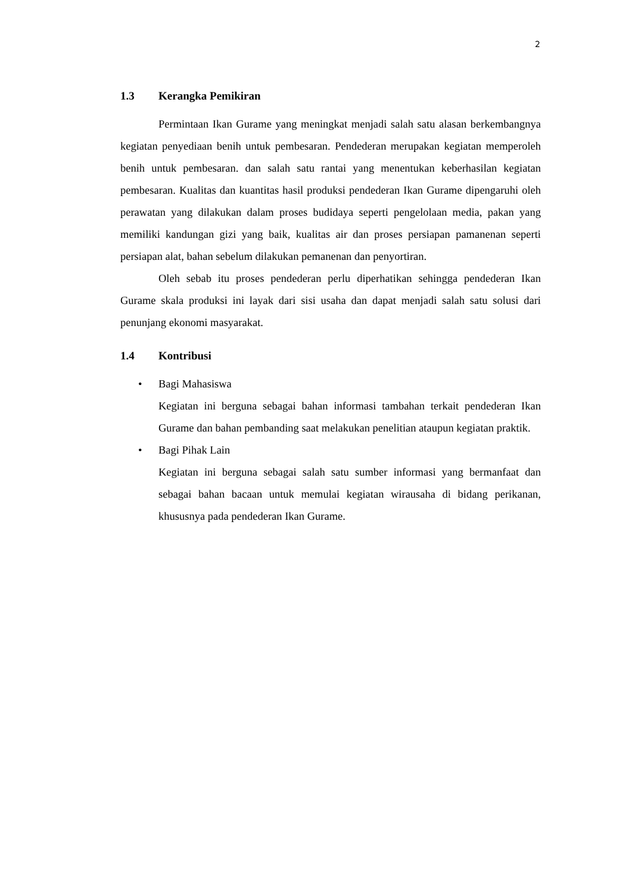2
1.3 Kerangka Pemikiran
Permintaan Ikan Gurame yang meningkat menjadi salah satu alasan berkembangnya kegiatan penyediaan benih untuk pembesaran. Pendederan merupakan kegiatan memperoleh benih untuk pembesaran. dan salah satu rantai yang menentukan keberhasilan kegiatan pembesaran. Kualitas dan kuantitas hasil produksi pendederan Ikan Gurame dipengaruhi oleh perawatan yang dilakukan dalam proses budidaya seperti pengelolaan media, pakan yang memiliki kandungan gizi yang baik, kualitas air dan proses persiapan pamanenan seperti persiapan alat, bahan sebelum dilakukan pemanenan dan penyortiran.
Oleh sebab itu proses pendederan perlu diperhatikan sehingga pendederan Ikan Gurame skala produksi ini layak dari sisi usaha dan dapat menjadi salah satu solusi dari penunjang ekonomi masyarakat.
1.4 Kontribusi
• Bagi Mahasiswa
Kegiatan ini berguna sebagai bahan informasi tambahan terkait pendederan Ikan Gurame dan bahan pembanding saat melakukan penelitian ataupun kegiatan praktik.
• Bagi Pihak Lain
Kegiatan ini berguna sebagai salah satu sumber informasi yang bermanfaat dan sebagai bahan bacaan untuk memulai kegiatan wirausaha di bidang perikanan, khususnya pada pendederan Ikan Gurame.